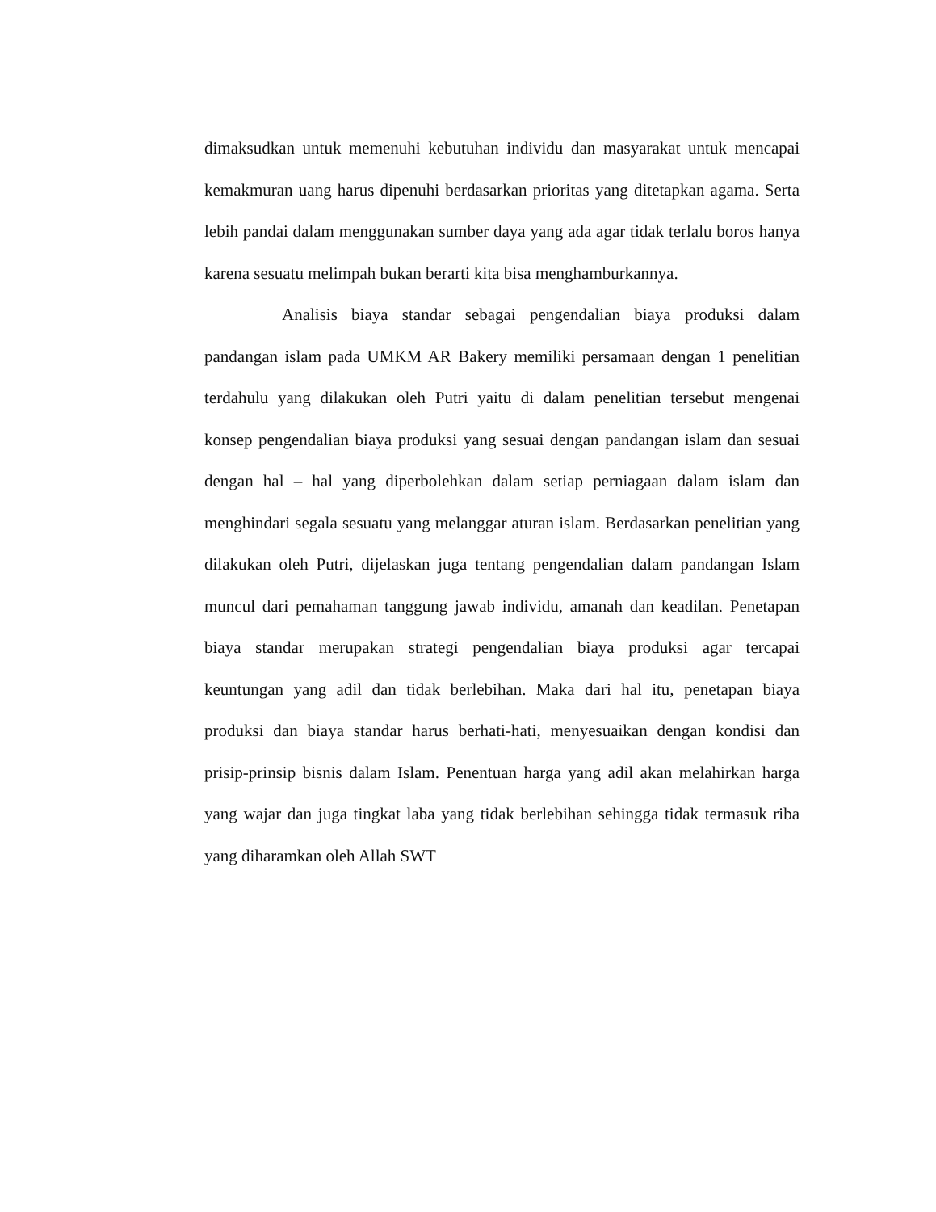dimaksudkan untuk memenuhi kebutuhan individu dan masyarakat untuk mencapai kemakmuran uang harus dipenuhi berdasarkan prioritas yang ditetapkan agama. Serta lebih pandai dalam menggunakan sumber daya yang ada agar tidak terlalu boros hanya karena sesuatu melimpah bukan berarti kita bisa menghamburkannya.
Analisis biaya standar sebagai pengendalian biaya produksi dalam pandangan islam pada UMKM AR Bakery memiliki persamaan dengan 1 penelitian terdahulu yang dilakukan oleh Putri yaitu di dalam penelitian tersebut mengenai konsep pengendalian biaya produksi yang sesuai dengan pandangan islam dan sesuai dengan hal – hal yang diperbolehkan dalam setiap perniagaan dalam islam dan menghindari segala sesuatu yang melanggar aturan islam. Berdasarkan penelitian yang dilakukan oleh Putri, dijelaskan juga tentang pengendalian dalam pandangan Islam muncul dari pemahaman tanggung jawab individu, amanah dan keadilan. Penetapan biaya standar merupakan strategi pengendalian biaya produksi agar tercapai keuntungan yang adil dan tidak berlebihan. Maka dari hal itu, penetapan biaya produksi dan biaya standar harus berhati-hati, menyesuaikan dengan kondisi dan prisip-prinsip bisnis dalam Islam. Penentuan harga yang adil akan melahirkan harga yang wajar dan juga tingkat laba yang tidak berlebihan sehingga tidak termasuk riba yang diharamkan oleh Allah SWT